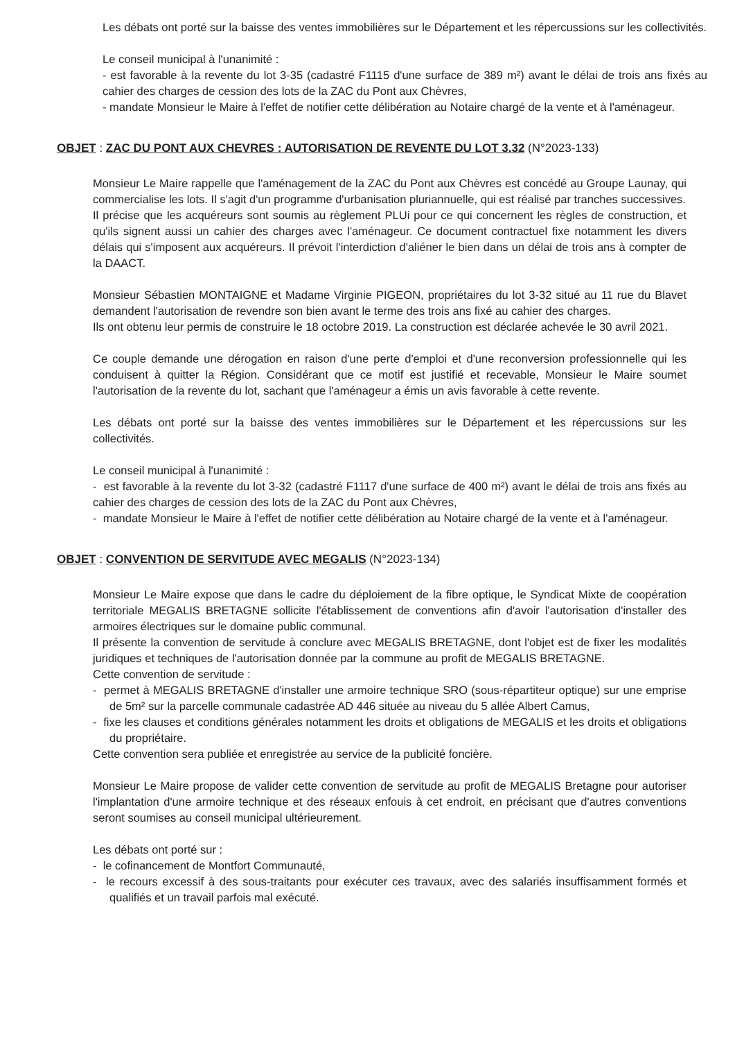Les débats ont porté sur la baisse des ventes immobilières sur le Département et les répercussions sur les collectivités.
Le conseil municipal à l'unanimité :
- est favorable à la revente du lot 3-35 (cadastré F1115 d'une surface de 389 m²) avant le délai de trois ans fixés au cahier des charges de cession des lots de la ZAC du Pont aux Chèvres,
- mandate Monsieur le Maire à l'effet de notifier cette délibération au Notaire chargé de la vente et à l'aménageur.
OBJET : ZAC DU PONT AUX CHEVRES : AUTORISATION DE REVENTE DU LOT 3.32 (N°2023-133)
Monsieur Le Maire rappelle que l'aménagement de la ZAC du Pont aux Chèvres est concédé au Groupe Launay, qui commercialise les lots. Il s'agit d'un programme d'urbanisation pluriannuelle, qui est réalisé par tranches successives.
Il précise que les acquéreurs sont soumis au règlement PLUi pour ce qui concernent les règles de construction, et qu'ils signent aussi un cahier des charges avec l'aménageur. Ce document contractuel fixe notamment les divers délais qui s'imposent aux acquéreurs. Il prévoit l'interdiction d'aliéner le bien dans un délai de trois ans à compter de la DAACT.
Monsieur Sébastien MONTAIGNE et Madame Virginie PIGEON, propriétaires du lot 3-32 situé au 11 rue du Blavet demandent l'autorisation de revendre son bien avant le terme des trois ans fixé au cahier des charges.
Ils ont obtenu leur permis de construire le 18 octobre 2019. La construction est déclarée achevée le 30 avril 2021.
Ce couple demande une dérogation en raison d'une perte d'emploi et d'une reconversion professionnelle qui les conduisent à quitter la Région. Considérant que ce motif est justifié et recevable, Monsieur le Maire soumet l'autorisation de la revente du lot, sachant que l'aménageur a émis un avis favorable à cette revente.
Les débats ont porté sur la baisse des ventes immobilières sur le Département et les répercussions sur les collectivités.
Le conseil municipal à l'unanimité :
- est favorable à la revente du lot 3-32 (cadastré F1117 d'une surface de 400 m²) avant le délai de trois ans fixés au cahier des charges de cession des lots de la ZAC du Pont aux Chèvres,
- mandate Monsieur le Maire à l'effet de notifier cette délibération au Notaire chargé de la vente et à l'aménageur.
OBJET : CONVENTION DE SERVITUDE AVEC MEGALIS (N°2023-134)
Monsieur Le Maire expose que dans le cadre du déploiement de la fibre optique, le Syndicat Mixte de coopération territoriale MEGALIS BRETAGNE sollicite l'établissement de conventions afin d'avoir l'autorisation d'installer des armoires électriques sur le domaine public communal.
Il présente la convention de servitude à conclure avec MEGALIS BRETAGNE, dont l'objet est de fixer les modalités juridiques et techniques de l'autorisation donnée par la commune au profit de MEGALIS BRETAGNE.
Cette convention de servitude :
- permet à MEGALIS BRETAGNE d'installer une armoire technique SRO (sous-répartiteur optique) sur une emprise de 5m² sur la parcelle communale cadastrée AD 446 située au niveau du 5 allée Albert Camus,
- fixe les clauses et conditions générales notamment les droits et obligations de MEGALIS et les droits et obligations du propriétaire.
Cette convention sera publiée et enregistrée au service de la publicité foncière.
Monsieur Le Maire propose de valider cette convention de servitude au profit de MEGALIS Bretagne pour autoriser l'implantation d'une armoire technique et des réseaux enfouis à cet endroit, en précisant que d'autres conventions seront soumises au conseil municipal ultérieurement.
Les débats ont porté sur :
- le cofinancement de Montfort Communauté,
- le recours excessif à des sous-traitants pour exécuter ces travaux, avec des salariés insuffisamment formés et qualifiés et un travail parfois mal exécuté.